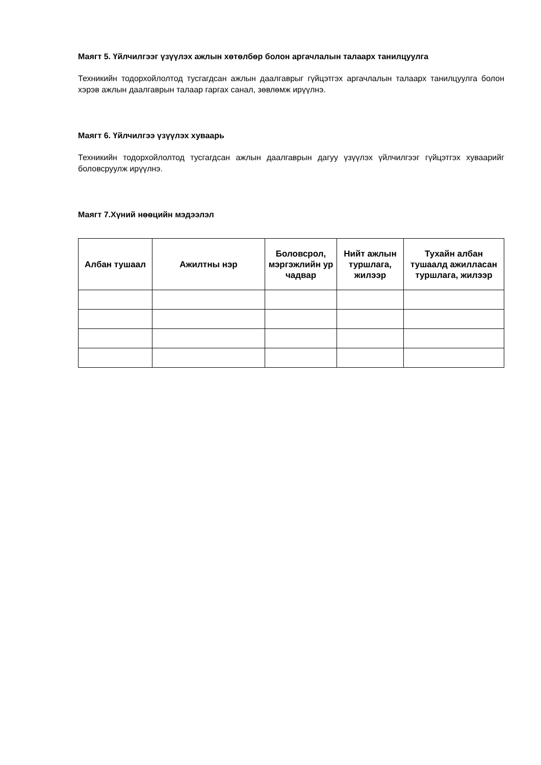Маягт 5. Үйлчилгээг үзүүлэх ажлын хөтөлбөр болон аргачлалын талаарх танилцуулга
Техникийн тодорхойлолтод тусгагдсан ажлын даалгаврыг гүйцэтгэх аргачлалын талаарх танилцуулга болон хэрэв ажлын даалгаврын талаар гаргах санал, зөвлөмж ирүүлнэ.
Маягт 6. Үйлчилгээ үзүүлэх хуваарь
Техникийн тодорхойлолтод тусгагдсан ажлын даалгаврын дагуу үзүүлэх үйлчилгээг гүйцэтгэх хуваарийг боловсруулж ирүүлнэ.
Маягт 7.Хүний нөөцийн мэдээлэл
| Албан тушаал | Ажилтны нэр | Боловсрол, мэргэжлийн ур чадвар | Нийт ажлын туршлага, жилээр | Тухайн албан тушаалд ажилласан туршлага, жилээр |
| --- | --- | --- | --- | --- |